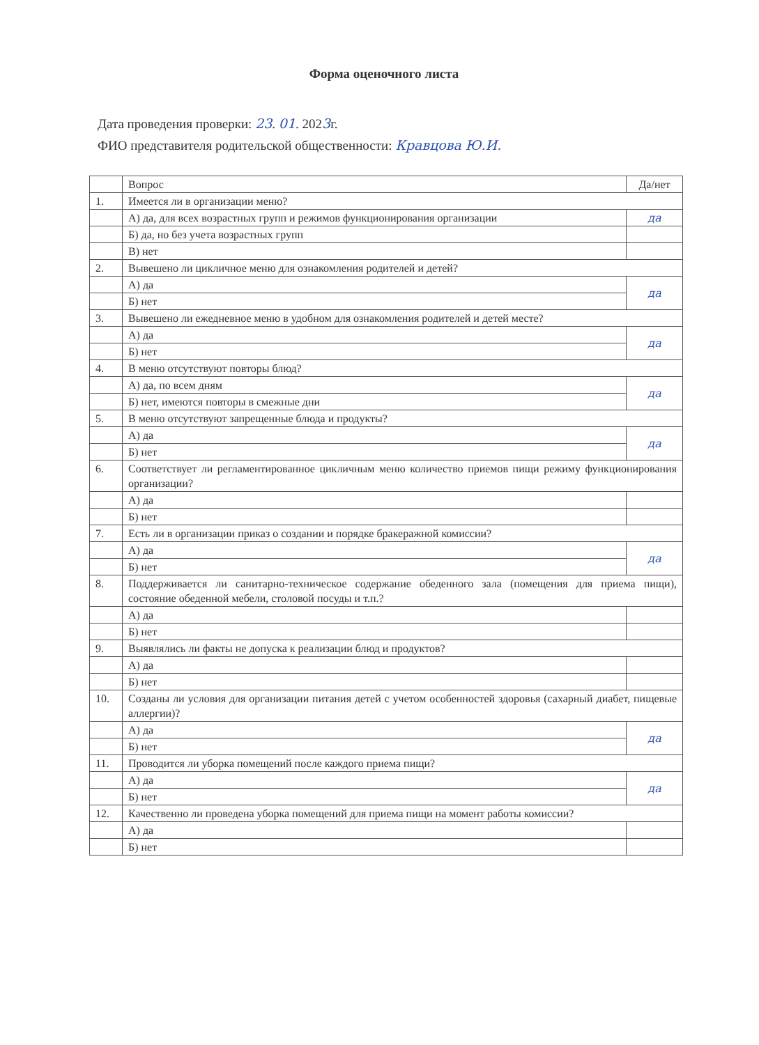Форма оценочного листа
Дата проведения проверки: 23. 01. 2023г.
ФИО представителя родительской общественности: Кравцова Ю.И.
| | Вопрос | Да/нет |
| 1. | Имеется ли в организации меню? | |
| | А) да, для всех возрастных групп и режимов функционирования организации | да |
| | Б) да, но без учета возрастных групп | |
| | В) нет | |
| 2. | Вывешено ли цикличное меню для ознакомления родителей и детей? | |
| | А) да | да |
| | Б) нет | |
| 3. | Вывешено ли ежедневное меню в удобном для ознакомления родителей и детей месте? | |
| | А) да | да |
| | Б) нет | |
| 4. | В меню отсутствуют повторы блюд? | |
| | А) да, по всем дням | да |
| | Б) нет, имеются повторы в смежные дни | |
| 5. | В меню отсутствуют запрещенные блюда и продукты? | |
| | А) да | да |
| | Б) нет | |
| 6. | Соответствует ли регламентированное цикличным меню количество приемов пищи режиму функционирования организации? | |
| | А) да | |
| | Б) нет | |
| 7. | Есть ли в организации приказ о создании и порядке бракеражной комиссии? | |
| | А) да | да |
| | Б) нет | |
| 8. | Поддерживается ли санитарно-техническое содержание обеденного зала (помещения для приема пищи), состояние обеденной мебели, столовой посуды и т.п.? | |
| | А) да | |
| | Б) нет | |
| 9. | Выявлялись ли факты не допуска к реализации блюд и продуктов? | |
| | А) да | |
| | Б) нет | |
| 10. | Созданы ли условия для организации питания детей с учетом особенностей здоровья (сахарный диабет, пищевые аллергии)? | |
| | А) да | да |
| | Б) нет | |
| 11. | Проводится ли уборка помещений после каждого приема пищи? | |
| | А) да | да |
| | Б) нет | |
| 12. | Качественно ли проведена уборка помещений для приема пищи на момент работы комиссии? | |
| | А) да | |
| | Б) нет | |